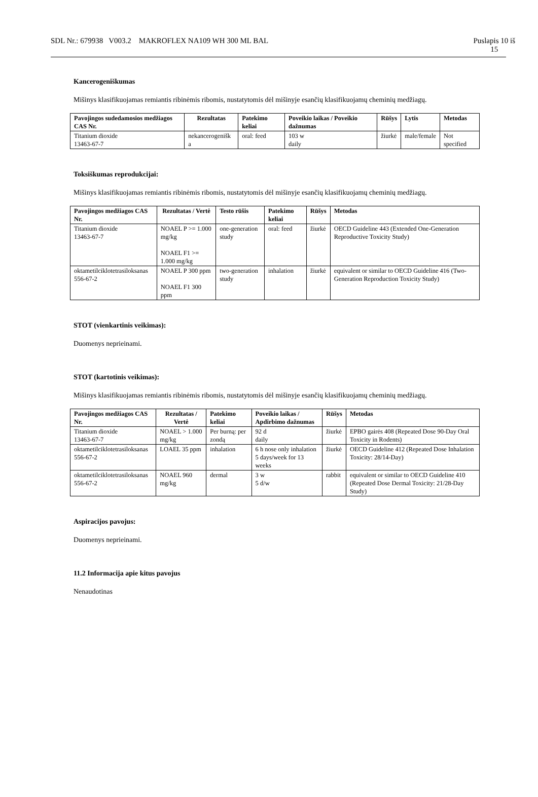SDL Nr.: 679938 V003.2 MAKROFLEX NA109 WH 300 ML BAL Puslapis 10 iš
15
Kancerogeniškumas
Mišinys klasifikuojamas remiantis ribinėmis ribomis, nustatytomis dėl mišinyje esančių klasifikuojamų cheminių medžiagų.
| Pavojingos sudedamosios medžiagos CAS Nr. | Rezultatas | Patekimo keliai | Poveikio laikas / Poveikio dažnumas | Rūšys | Lytis | Metodas |
| --- | --- | --- | --- | --- | --- | --- |
| Titanium dioxide 13463-67-7 | nekancerogenišk a | oral: feed | 103 w daily | žiurkė | male/female | Not specified |
Toksiškumas reprodukcijai:
Mišinys klasifikuojamas remiantis ribinėmis ribomis, nustatytomis dėl mišinyje esančių klasifikuojamų cheminių medžiagų.
| Pavojingos medžiagos CAS Nr. | Rezultatas / Vertė | Testo rūšis | Patekimo keliai | Rūšys | Metodas |
| --- | --- | --- | --- | --- | --- |
| Titanium dioxide 13463-67-7 | NOAEL P >= 1.000 mg/kg NOAEL F1 >= 1.000 mg/kg | one-generation study | oral: feed | žiurkė | OECD Guideline 443 (Extended One-Generation Reproductive Toxicity Study) |
| oktametilciklotetrasiloksanas 556-67-2 | NOAEL P 300 ppm NOAEL F1 300 ppm | two-generation study | inhalation | žiurkė | equivalent or similar to OECD Guideline 416 (Two-Generation Reproduction Toxicity Study) |
STOT (vienkartinis veikimas):
Duomenys neprieinami.
STOT (kartotinis veikimas):
Mišinys klasifikuojamas remiantis ribinėmis ribomis, nustatytomis dėl mišinyje esančių klasifikuojamų cheminių medžiagų.
| Pavojingos medžiagos CAS Nr. | Rezultatas / Vertė | Patekimo keliai | Poveikio laikas / Apdirbimo dažnumas | Rūšys | Metodas |
| --- | --- | --- | --- | --- | --- |
| Titanium dioxide 13463-67-7 | NOAEL > 1.000 mg/kg | Per burną: per zondą | 92 d daily | žiurkė | EPBO gairės 408 (Repeated Dose 90-Day Oral Toxicity in Rodents) |
| oktametilciklotetrasiloksanas 556-67-2 | LOAEL 35 ppm | inhalation | 6 h nose only inhalation 5 days/week for 13 weeks | žiurkė | OECD Guideline 412 (Repeated Dose Inhalation Toxicity: 28/14-Day) |
| oktametilciklotetrasiloksanas 556-67-2 | NOAEL 960 mg/kg | dermal | 3 w 5 d/w | rabbit | equivalent or similar to OECD Guideline 410 (Repeated Dose Dermal Toxicity: 21/28-Day Study) |
Aspiracijos pavojus:
Duomenys neprieinami.
11.2 Informacija apie kitus pavojus
Nenaudotinas